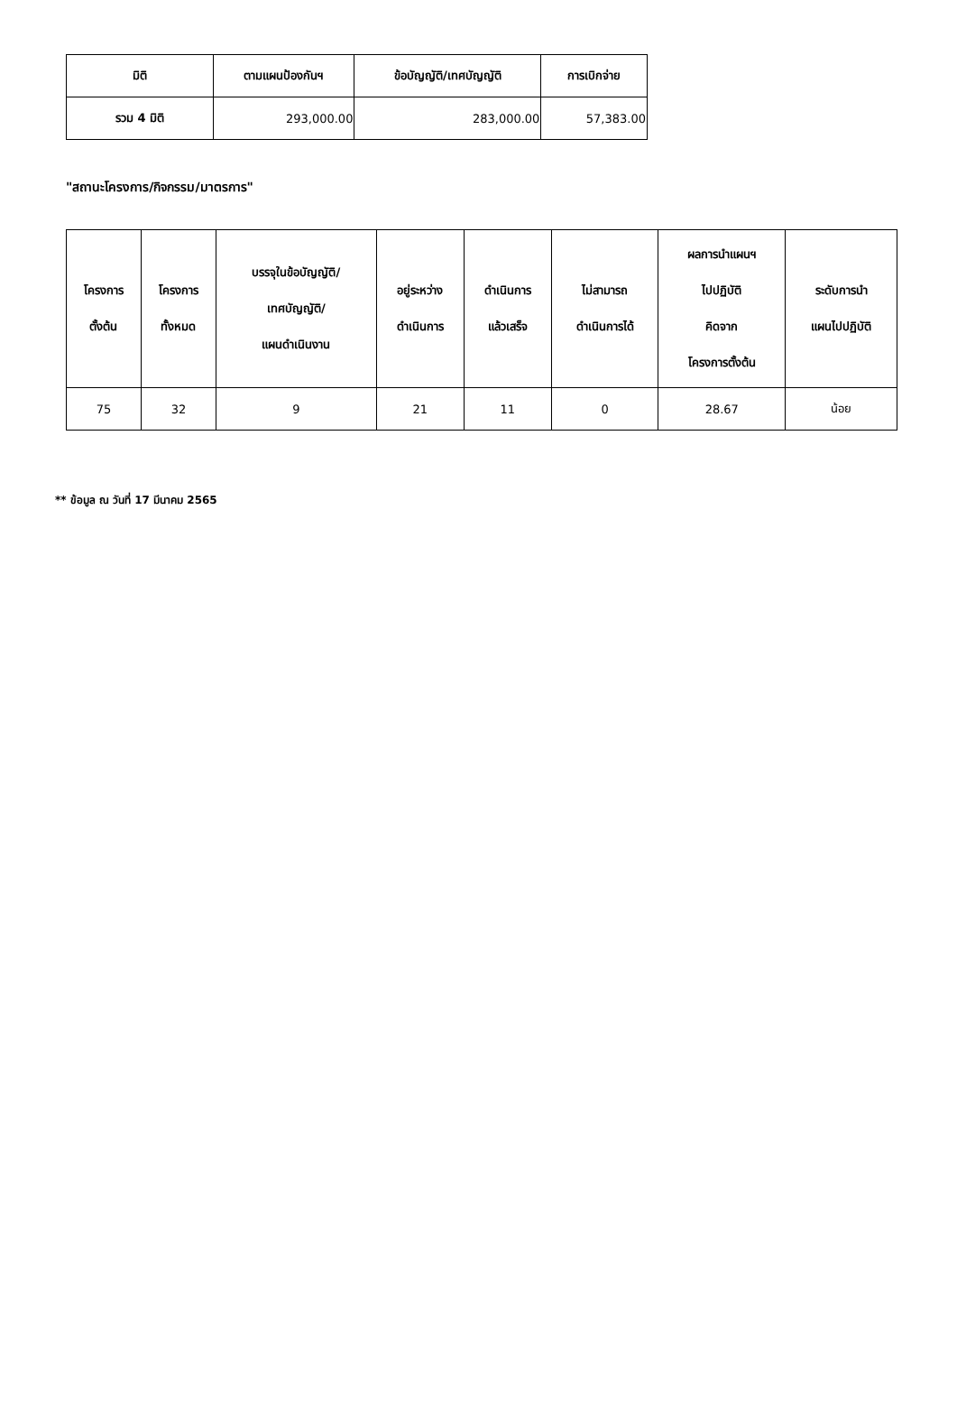| มิติ | ตามแผนป้องกันฯ | ข้อบัญญัติ/เทศบัญญัติ | การเบิกจ่าย |
| --- | --- | --- | --- |
| รวม 4 มิติ | 293,000.00 | 283,000.00 | 57,383.00 |
"สถานะโครงการ/กิจกรรม/มาตรการ"
| โครงการ ตั้งต้น | โครงการ ทั้งหมด | บรรจุในข้อบัญญัติ/ เทศบัญญัติ/ แผนดำเนินงาน | อยู่ระหว่าง ดำเนินการ | ดำเนินการ แล้วเสร็จ | ไม่สามารถ ดำเนินการได้ | ผลการนำแผนฯ ไปปฏิบัติ คิดจาก โครงการตั้งต้น | ระดับการนำ แผนไปปฏิบัติ |
| --- | --- | --- | --- | --- | --- | --- | --- |
| 75 | 32 | 9 | 21 | 11 | 0 | 28.67 | น้อย |
** ข้อมูล ณ วันที่ 17 มีนาคม 2565